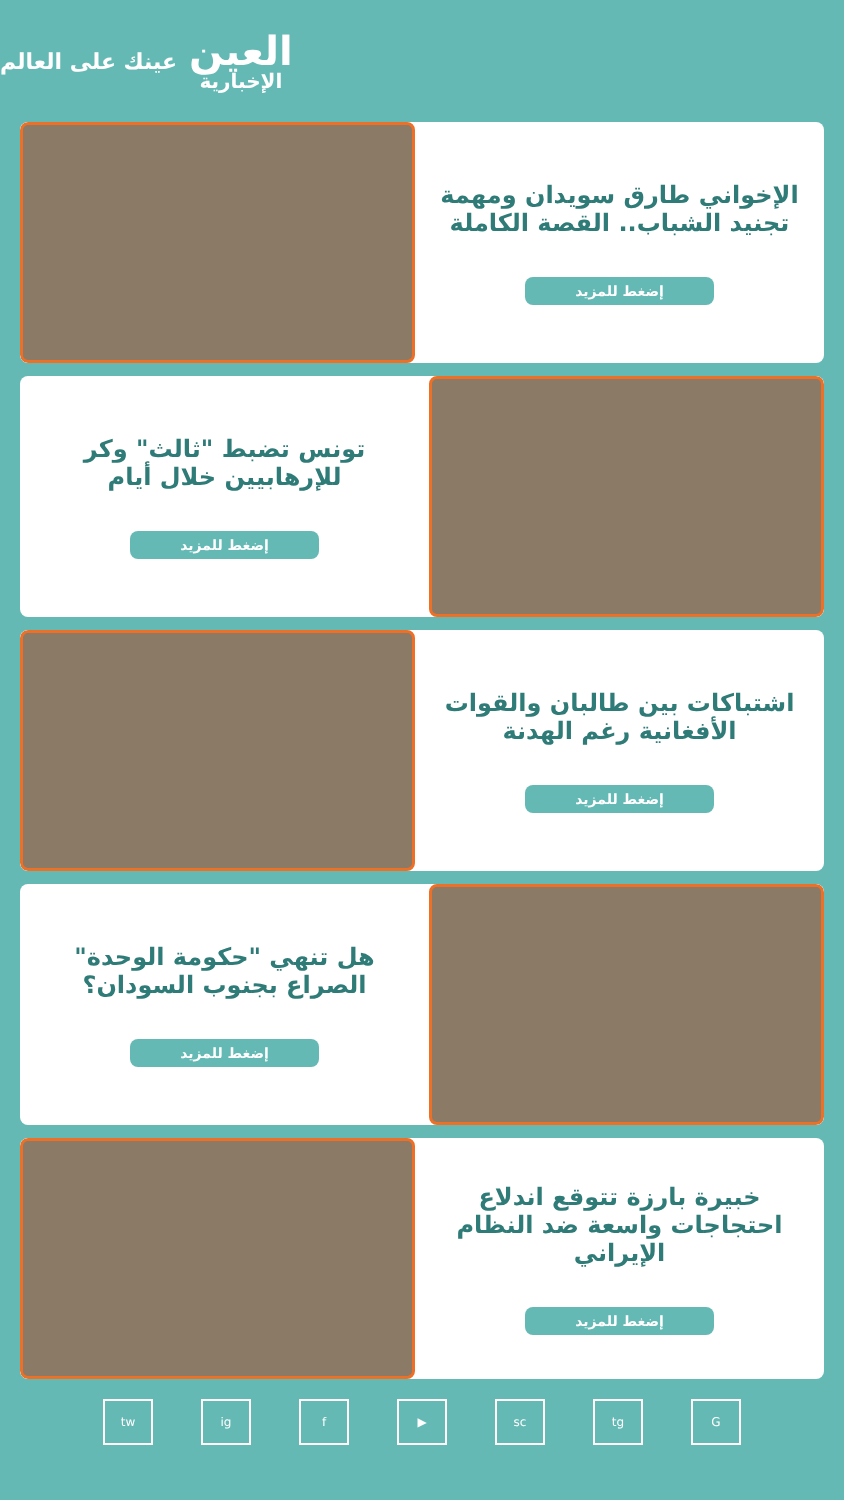العين
الإخبارية
عينك على العالم
الإخواني طارق سويدان ومهمة تجنيد الشباب.. القصة الكاملة
إضغط للمزيد
تونس تضبط "ثالث" وكر للإرهابيين خلال أيام
إضغط للمزيد
اشتباكات بين طالبان والقوات الأفغانية رغم الهدنة
إضغط للمزيد
هل تنهي "حكومة الوحدة" الصراع بجنوب السودان؟
إضغط للمزيد
خبيرة بارزة تتوقع اندلاع احتجاجات واسعة ضد النظام الإيراني
إضغط للمزيد
tw ig f ▶ sc tg G